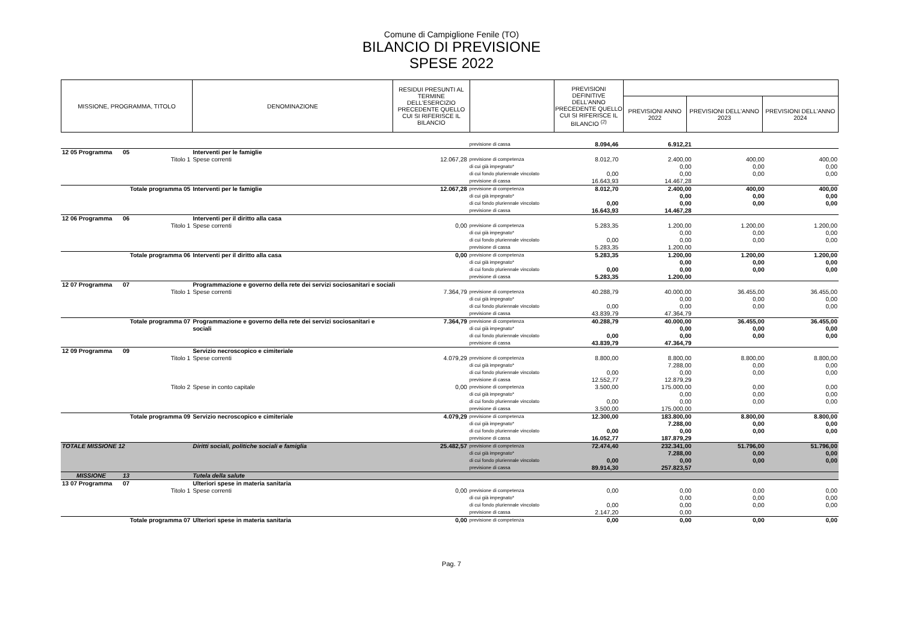Comune di Campiglione Fenile (TO)
BILANCIO DI PREVISIONE
SPESE 2022
| MISSIONE, PROGRAMMA, TITOLO | DENOMINAZIONE | RESIDUI PRESUNTI AL TERMINE DELL'ESERCIZIO PRECEDENTE QUELLO CUI SI RIFERISCE IL BILANCIO | | PREVISIONI DEFINITIVE DELL'ANNO PRECEDENTE QUELLO CUI SI RIFERISCE IL BILANCIO <sup>(2)</sup> | | | |
| --- | --- | --- | --- | --- | --- | --- | --- |
| | | | | | PREVISIONI ANNO 2022 | PREVISIONI DELL'ANNO 2023 | PREVISIONI DELL'ANNO 2024 |
| | | | | previsione di cassa | 8.094,46 | 6.912,21 | | |
| 12 05 Programma | 05 | Interventi per le famiglie | | | | | | |
| | Titolo 1 | Spese correnti | 12.067,28 | previsione di competenza di cui già impegnato* di cui fondo pluriennale vincolato previsione di cassa | 8.012,70 0,00 16.643,93 | 2.400,00 0,00 0,00 14.467,28 | 400,00 0,00 0,00 | 400,00 0,00 0,00 |
| Totale programma 05 | | Interventi per le famiglie | 12.067,28 | previsione di competenza di cui già impegnato* di cui fondo pluriennale vincolato previsione di cassa | 8.012,70 0,00 16.643,93 | 2.400,00 0,00 0,00 14.467,28 | 400,00 0,00 0,00 | 400,00 0,00 0,00 |
| 12 06 Programma | 06 | Interventi per il diritto alla casa | | | | | | |
| | Titolo 1 | Spese correnti | 0,00 | previsione di competenza di cui già impegnato* di cui fondo pluriennale vincolato previsione di cassa | 5.283,35 0,00 5.283,35 | 1.200,00 0,00 0,00 1.200,00 | 1.200,00 0,00 0,00 | 1.200,00 0,00 0,00 |
| Totale programma 06 | | Interventi per il diritto alla casa | 0,00 | previsione di competenza di cui già impegnato* di cui fondo pluriennale vincolato previsione di cassa | 5.283,35 0,00 5.283,35 | 1.200,00 0,00 0,00 1.200,00 | 1.200,00 0,00 0,00 | 1.200,00 0,00 0,00 |
| 12 07 Programma | 07 | Programmazione e governo della rete dei servizi sociosanitari e sociali | | | | | | |
| | Titolo 1 | Spese correnti | 7.364,79 | previsione di competenza di cui già impegnato* di cui fondo pluriennale vincolato previsione di cassa | 40.288,79 0,00 43.839,79 | 40.000,00 0,00 0,00 47.364,79 | 36.455,00 0,00 0,00 | 36.455,00 0,00 0,00 |
| Totale programma 07 | | Programmazione e governo della rete dei servizi sociosanitari e sociali | 7.364,79 | previsione di competenza di cui già impegnato* di cui fondo pluriennale vincolato previsione di cassa | 40.288,79 0,00 43.839,79 | 40.000,00 0,00 0,00 47.364,79 | 36.455,00 0,00 0,00 | 36.455,00 0,00 0,00 |
| 12 09 Programma | 09 | Servizio necroscopico e cimiteriale | | | | | | |
| | Titolo 1 | Spese correnti | 4.079,29 | previsione di competenza di cui già impegnato* di cui fondo pluriennale vincolato previsione di cassa | 8.800,00 0,00 12.552,77 | 8.800,00 7.288,00 0,00 12.879,29 | 8.800,00 0,00 0,00 | 8.800,00 0,00 0,00 |
| | Titolo 2 | Spese in conto capitale | 0,00 | previsione di competenza di cui già impegnato* di cui fondo pluriennale vincolato previsione di cassa | 3.500,00 0,00 3.500,00 | 175.000,00 0,00 0,00 175.000,00 | 0,00 0,00 0,00 | 0,00 0,00 0,00 |
| Totale programma 09 | | Servizio necroscopico e cimiteriale | 4.079,29 | previsione di competenza di cui già impegnato* di cui fondo pluriennale vincolato previsione di cassa | 12.300,00 0,00 16.052,77 | 183.800,00 7.288,00 0,00 187.879,29 | 8.800,00 0,00 0,00 | 8.800,00 0,00 0,00 |
| TOTALE MISSIONE 12 | | Diritti sociali, politiche sociali e famiglia | 25.482,57 | previsione di competenza di cui già impegnato* di cui fondo pluriennale vincolato previsione di cassa | 72.474,40 0,00 89.914,30 | 232.341,00 7.288,00 0,00 257.823,57 | 51.796,00 0,00 0,00 | 51.796,00 0,00 0,00 |
| MISSIONE | 13 | Tutela della salute | | | | | | |
| 13 07 Programma | 07 | Ulteriori spese in materia sanitaria | | | | | | |
| | Titolo 1 | Spese correnti | 0,00 | previsione di competenza di cui già impegnato* di cui fondo pluriennale vincolato previsione di cassa | 0,00 0,00 2.147,20 | 0,00 0,00 0,00 0,00 | 0,00 0,00 0,00 | 0,00 0,00 0,00 |
| Totale programma 07 | | Ulteriori spese in materia sanitaria | 0,00 | previsione di competenza | 0,00 | 0,00 | 0,00 | 0,00 |
Pag. 7